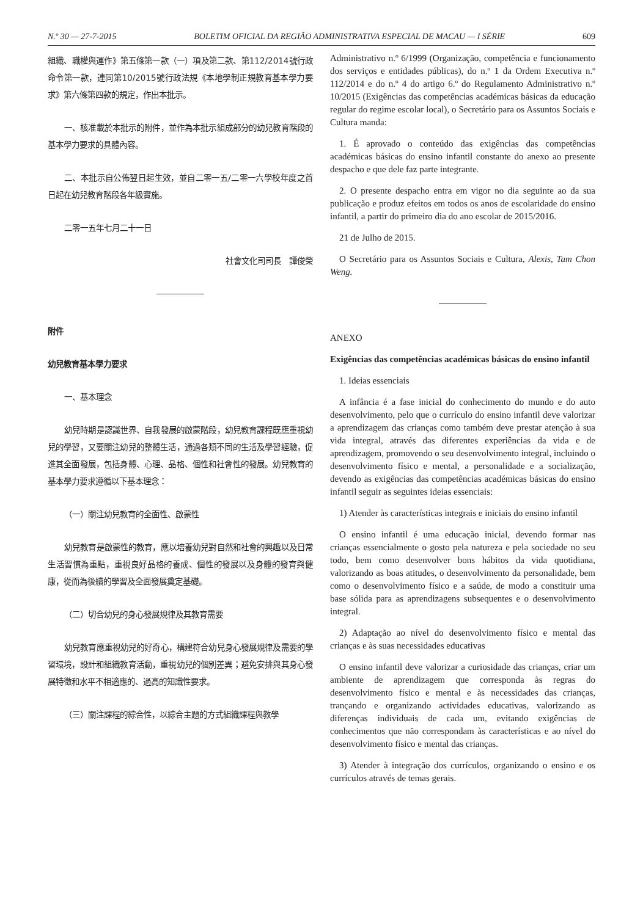N.º 30 — 27-7-2015 BOLETIM OFICIAL DA REGIÃO ADMINISTRATIVA ESPECIAL DE MACAU — I SÉRIE 609
組織、職權與運作》第五條第一款（一）項及第二款、第112/2014號行政命令第一款，連同第10/2015號行政法規《本地學制正規教育基本學力要求》第六條第四款的規定，作出本批示。
一、核准載於本批示的附件，並作為本批示組成部分的幼兒教育階段的基本學力要求的具體內容。
二、本批示自公佈翌日起生效，並自二零一五/二零一六學校年度之首日起在幼兒教育階段各年級實施。
二零一五年七月二十一日
社會文化司司長　譚俊榮
附件
幼兒教育基本學力要求
一、基本理念
幼兒時期是認識世界、自我發展的啟蒙階段，幼兒教育課程既應重視幼兒的學習，又要關注幼兒的整體生活，通過各類不同的生活及學習經驗，促進其全面發展，包括身體、心理、品格、個性和社會性的發展。幼兒教育的基本學力要求遵循以下基本理念：
（一）關注幼兒教育的全面性、啟蒙性
幼兒教育是啟蒙性的教育，應以培養幼兒對自然和社會的興趣以及日常生活習慣為重點，重視良好品格的養成、個性的發展以及身體的發育與健康，從而為後續的學習及全面發展奠定基礎。
（二）切合幼兒的身心發展規律及其教育需要
幼兒教育應重視幼兒的好奇心，構建符合幼兒身心發展規律及需要的學習環境，設計和組織教育活動，重視幼兒的個別差異；避免安排與其身心發展特徵和水平不相適應的、過高的知識性要求。
（三）關注課程的綜合性，以綜合主題的方式組織課程與教學
Administrativo n.º 6/1999 (Organização, competência e funcionamento dos serviços e entidades públicas), do n.º 1 da Ordem Executiva n.º 112/2014 e do n.º 4 do artigo 6.º do Regulamento Administrativo n.º 10/2015 (Exigências das competências académicas básicas da educação regular do regime escolar local), o Secretário para os Assuntos Sociais e Cultura manda:
1. É aprovado o conteúdo das exigências das competências académicas básicas do ensino infantil constante do anexo ao presente despacho e que dele faz parte integrante.
2. O presente despacho entra em vigor no dia seguinte ao da sua publicação e produz efeitos em todos os anos de escolaridade do ensino infantil, a partir do primeiro dia do ano escolar de 2015/2016.
21 de Julho de 2015.
O Secretário para os Assuntos Sociais e Cultura, Alexis, Tam Chon Weng.
ANEXO
Exigências das competências académicas básicas do ensino infantil
1. Ideias essenciais
A infância é a fase inicial do conhecimento do mundo e do auto desenvolvimento, pelo que o currículo do ensino infantil deve valorizar a aprendizagem das crianças como também deve prestar atenção à sua vida integral, através das diferentes experiências da vida e de aprendizagem, promovendo o seu desenvolvimento integral, incluindo o desenvolvimento físico e mental, a personalidade e a socialização, devendo as exigências das competências académicas básicas do ensino infantil seguir as seguintes ideias essenciais:
1) Atender às características integrais e iniciais do ensino infantil
O ensino infantil é uma educação inicial, devendo formar nas crianças essencialmente o gosto pela natureza e pela sociedade no seu todo, bem como desenvolver bons hábitos da vida quotidiana, valorizando as boas atitudes, o desenvolvimento da personalidade, bem como o desenvolvimento físico e a saúde, de modo a constituir uma base sólida para as aprendizagens subsequentes e o desenvolvimento integral.
2) Adaptação ao nível do desenvolvimento físico e mental das crianças e às suas necessidades educativas
O ensino infantil deve valorizar a curiosidade das crianças, criar um ambiente de aprendizagem que corresponda às regras do desenvolvimento físico e mental e às necessidades das crianças, trançando e organizando actividades educativas, valorizando as diferenças individuais de cada um, evitando exigências de conhecimentos que não correspondam às características e ao nível do desenvolvimento físico e mental das crianças.
3) Atender à integração dos currículos, organizando o ensino e os currículos através de temas gerais.